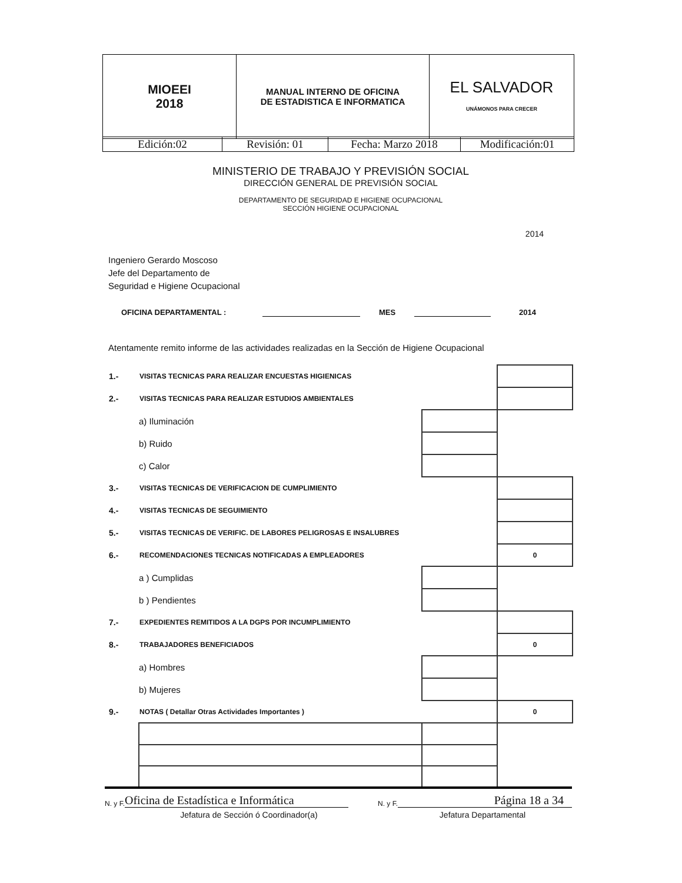| MIOEEI 2018 | MANUAL INTERNO DE OFICINA DE ESTADISTICA E INFORMATICA | EL SALVADOR UNÁMONOS PARA CRECER |
| Edición:02 | Revisión: 01 | Fecha: Marzo 2018 | Modificación:01 |
MINISTERIO DE TRABAJO Y PREVISIÓN SOCIAL
DIRECCIÓN GENERAL DE PREVISIÓN SOCIAL
DEPARTAMENTO DE SEGURIDAD E HIGIENE OCUPACIONAL
SECCIÓN HIGIENE OCUPACIONAL
2014
Ingeniero Gerardo Moscoso
Jefe del Departamento de
Seguridad e Higiene Ocupacional
OFICINA DEPARTAMENTAL : MES 2014
Atentamente remito informe de las actividades realizadas en la Sección de Higiene Ocupacional
| 1.- | VISITAS TECNICAS PARA REALIZAR ENCUESTAS HIGIENICAS | | |
| 2.- | VISITAS TECNICAS PARA REALIZAR ESTUDIOS AMBIENTALES | | |
| | a) Iluminación | | |
| | b) Ruido | | |
| | c) Calor | | |
| 3.- | VISITAS TECNICAS DE VERIFICACION DE CUMPLIMIENTO | | |
| 4.- | VISITAS TECNICAS DE SEGUIMIENTO | | |
| 5.- | VISITAS TECNICAS DE VERIFIC. DE LABORES PELIGROSAS E INSALUBRES | | |
| 6.- | RECOMENDACIONES TECNICAS NOTIFICADAS A EMPLEADORES | | 0 |
| | a ) Cumplidas | | |
| | b ) Pendientes | | |
| 7.- | EXPEDIENTES REMITIDOS A LA DGPS POR INCUMPLIMIENTO | | |
| 8.- | TRABAJADORES BENEFICIADOS | | 0 |
| | a) Hombres | | |
| | b) Mujeres | | |
| 9.- | NOTAS ( Detallar Otras Actividades Importantes ) | | 0 |
N. y F. Oficina de Estadística e Informática N. y F. Página 18 a 34
Jefatura de Sección ó Coordinador(a) Jefatura Departamental